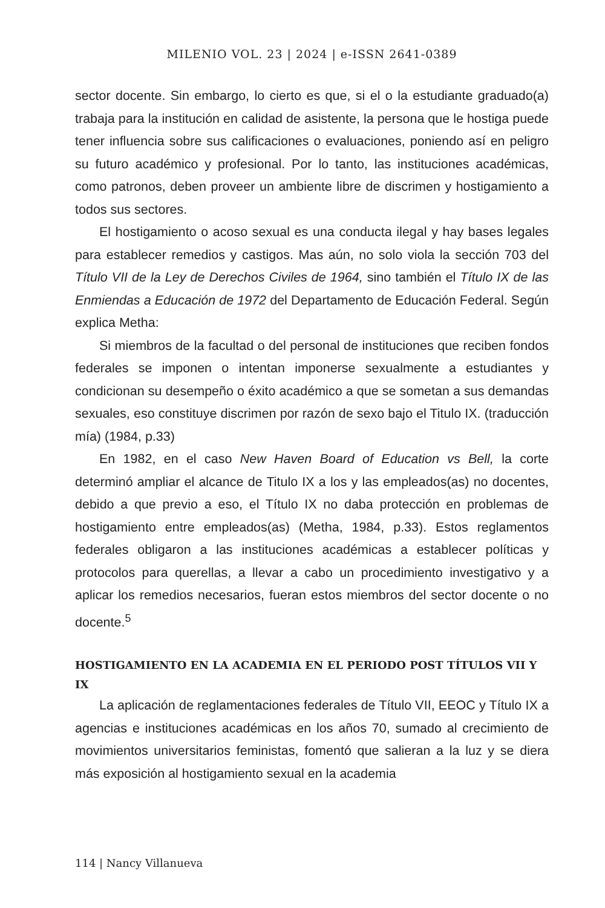MILENIO VOL. 23 | 2024 | e-ISSN 2641-0389
sector docente. Sin embargo, lo cierto es que, si el o la estudiante graduado(a) trabaja para la institución en calidad de asistente, la persona que le hostiga puede tener influencia sobre sus calificaciones o evaluaciones, poniendo así en peligro su futuro académico y profesional. Por lo tanto, las instituciones académicas, como patronos, deben proveer un ambiente libre de discrimen y hostigamiento a todos sus sectores.
El hostigamiento o acoso sexual es una conducta ilegal y hay bases legales para establecer remedios y castigos. Mas aún, no solo viola la sección 703 del Título VII de la Ley de Derechos Civiles de 1964, sino también el Título IX de las Enmiendas a Educación de 1972 del Departamento de Educación Federal. Según explica Metha:
Si miembros de la facultad o del personal de instituciones que reciben fondos federales se imponen o intentan imponerse sexualmente a estudiantes y condicionan su desempeño o éxito académico a que se sometan a sus demandas sexuales, eso constituye discrimen por razón de sexo bajo el Titulo IX. (traducción mía) (1984, p.33)
En 1982, en el caso New Haven Board of Education vs Bell, la corte determinó ampliar el alcance de Titulo IX a los y las empleados(as) no docentes, debido a que previo a eso, el Título IX no daba protección en problemas de hostigamiento entre empleados(as) (Metha, 1984, p.33). Estos reglamentos federales obligaron a las instituciones académicas a establecer políticas y protocolos para querellas, a llevar a cabo un procedimiento investigativo y a aplicar los remedios necesarios, fueran estos miembros del sector docente o no docente.<sup>5</sup>
HOSTIGAMIENTO EN LA ACADEMIA EN EL PERIODO POST TÍTULOS VII Y IX
La aplicación de reglamentaciones federales de Título VII, EEOC y Título IX a agencias e instituciones académicas en los años 70, sumado al crecimiento de movimientos universitarios feministas, fomentó que salieran a la luz y se diera más exposición al hostigamiento sexual en la academia
114 | Nancy Villanueva